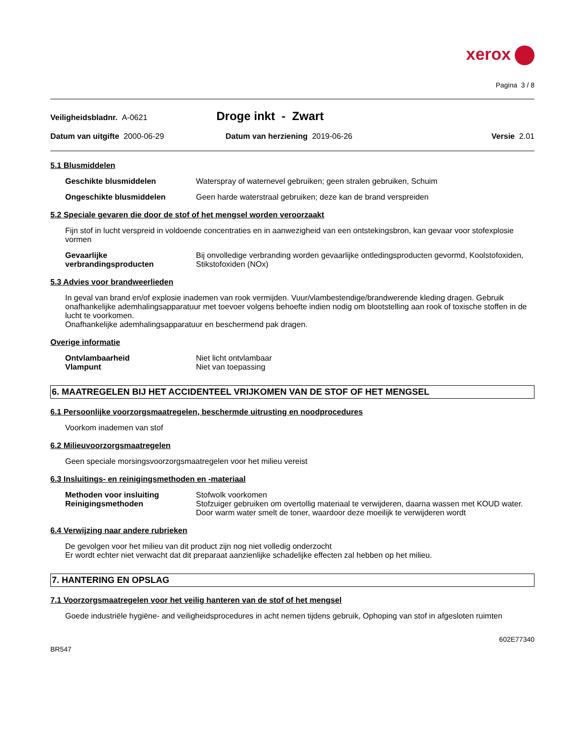xerox
Pagina 3 / 8
Veiligheidsbladnr. A-0621
Droge inkt - Zwart
Datum van uitgifte 2000-06-29 Datum van herziening 2019-06-26
Versie 2.01
5.1 Blusmiddelen
Geschikte blusmiddelen Waterspray of waternevel gebruiken; geen stralen gebruiken, Schuim
Ongeschikte blusmiddelen Geen harde waterstraal gebruiken; deze kan de brand verspreiden
5.2 Speciale gevaren die door de stof of het mengsel worden veroorzaakt
Fijn stof in lucht verspreid in voldoende concentraties en in aanwezigheid van een ontstekingsbron, kan gevaar voor stofexplosie vormen
Gevaarlijke verbrandingsproducten
Bij onvolledige verbranding worden gevaarlijke ontledingsproducten gevormd, Koolstofoxiden, Stikstofoxiden (NOx)
5.3 Advies voor brandweerlieden
In geval van brand en/of explosie inademen van rook vermijden. Vuur/vlambestendige/brandwerende kleding dragen. Gebruik onafhankelijke ademhalingsapparatuur met toevoer volgens behoefte indien nodig om blootstelling aan rook of toxische stoffen in de lucht te voorkomen.
Onafhankelijke ademhalingsapparatuur en beschermend pak dragen.
Overige informatie
Ontvlambaarheid Niet licht ontvlambaar
Vlampunt Niet van toepassing
6. MAATREGELEN BIJ HET ACCIDENTEEL VRIJKOMEN VAN DE STOF OF HET MENGSEL
6.1 Persoonlijke voorzorgsmaatregelen, beschermde uitrusting en noodprocedures
Voorkom inademen van stof
6.2 Milieuvoorzorgsmaatregelen
Geen speciale morsingsvoorzorgsmaatregelen voor het milieu vereist
6.3 Insluitings- en reinigingsmethoden en -materiaal
Methoden voor insluiting Stofwolk voorkomen
Reinigingsmethoden Stofzuiger gebruiken om overtollig materiaal te verwijderen, daarna wassen met KOUD water. Door warm water smelt de toner, waardoor deze moeilijk te verwijderen wordt
6.4 Verwijzing naar andere rubrieken
De gevolgen voor het milieu van dit product zijn nog niet volledig onderzocht
Er wordt echter niet verwacht dat dit preparaat aanzienlijke schadelijke effecten zal hebben op het milieu.
7. HANTERING EN OPSLAG
7.1 Voorzorgsmaatregelen voor het veilig hanteren van de stof of het mengsel
Goede industriële hygiëne- and veiligheidsprocedures in acht nemen tijdens gebruik, Ophoping van stof in afgesloten ruimten
602E77340
BR547